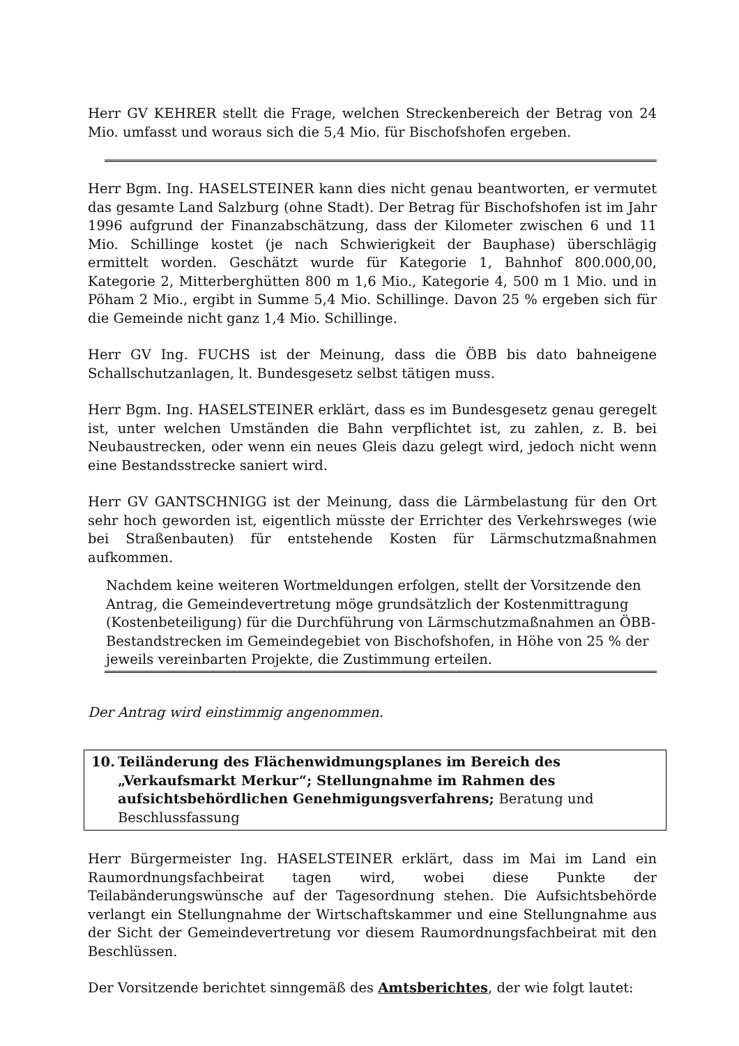Herr GV KEHRER stellt die Frage, welchen Streckenbereich der Betrag von 24 Mio. umfasst und woraus sich die 5,4 Mio. für Bischofshofen ergeben.
Herr Bgm. Ing. HASELSTEINER kann dies nicht genau beantworten, er vermutet das gesamte Land Salzburg (ohne Stadt). Der Betrag für Bischofshofen ist im Jahr 1996 aufgrund der Finanzabschätzung, dass der Kilometer zwischen 6 und 11 Mio. Schillinge kostet (je nach Schwierigkeit der Bauphase) überschlägig ermittelt worden. Geschätzt wurde für Kategorie 1, Bahnhof 800.000,00, Kategorie 2, Mitterberghütten 800 m 1,6 Mio., Kategorie 4, 500 m 1 Mio. und in Pöham 2 Mio., ergibt in Summe 5,4 Mio. Schillinge. Davon 25 % ergeben sich für die Gemeinde nicht ganz 1,4 Mio. Schillinge.
Herr GV Ing. FUCHS ist der Meinung, dass die ÖBB bis dato bahneigene Schallschutzanlagen, lt. Bundesgesetz selbst tätigen muss.
Herr Bgm. Ing. HASELSTEINER erklärt, dass es im Bundesgesetz genau geregelt ist, unter welchen Umständen die Bahn verpflichtet ist, zu zahlen, z. B. bei Neubaustrecken, oder wenn ein neues Gleis dazu gelegt wird, jedoch nicht wenn eine Bestandsstrecke saniert wird.
Herr GV GANTSCHNIGG ist der Meinung, dass die Lärmbelastung für den Ort sehr hoch geworden ist, eigentlich müsste der Errichter des Verkehrsweges (wie bei Straßenbauten) für entstehende Kosten für Lärmschutzmaßnahmen aufkommen.
Nachdem keine weiteren Wortmeldungen erfolgen, stellt der Vorsitzende den Antrag, die Gemeindevertretung möge grundsätzlich der Kostenmittragung (Kostenbeteiligung) für die Durchführung von Lärmschutzmaßnahmen an ÖBB-Bestandstrecken im Gemeindegebiet von Bischofshofen, in Höhe von 25 % der jeweils vereinbarten Projekte, die Zustimmung erteilen.
Der Antrag wird einstimmig angenommen.
10. Teiländerung des Flächenwidmungsplanes im Bereich des „Verkaufsmarkt Merkur“; Stellungnahme im Rahmen des aufsichtsbehördlichen Genehmigungsverfahrens; Beratung und Beschlussfassung
Herr Bürgermeister Ing. HASELSTEINER erklärt, dass im Mai im Land ein Raumordnungsfachbeirat tagen wird, wobei diese Punkte der Teilabänderungswünsche auf der Tagesordnung stehen. Die Aufsichtsbehörde verlangt ein Stellungnahme der Wirtschaftskammer und eine Stellungnahme aus der Sicht der Gemeindevertretung vor diesem Raumordnungsfachbeirat mit den Beschlüssen.
Der Vorsitzende berichtet sinngemäß des Amtsberichtes, der wie folgt lautet: